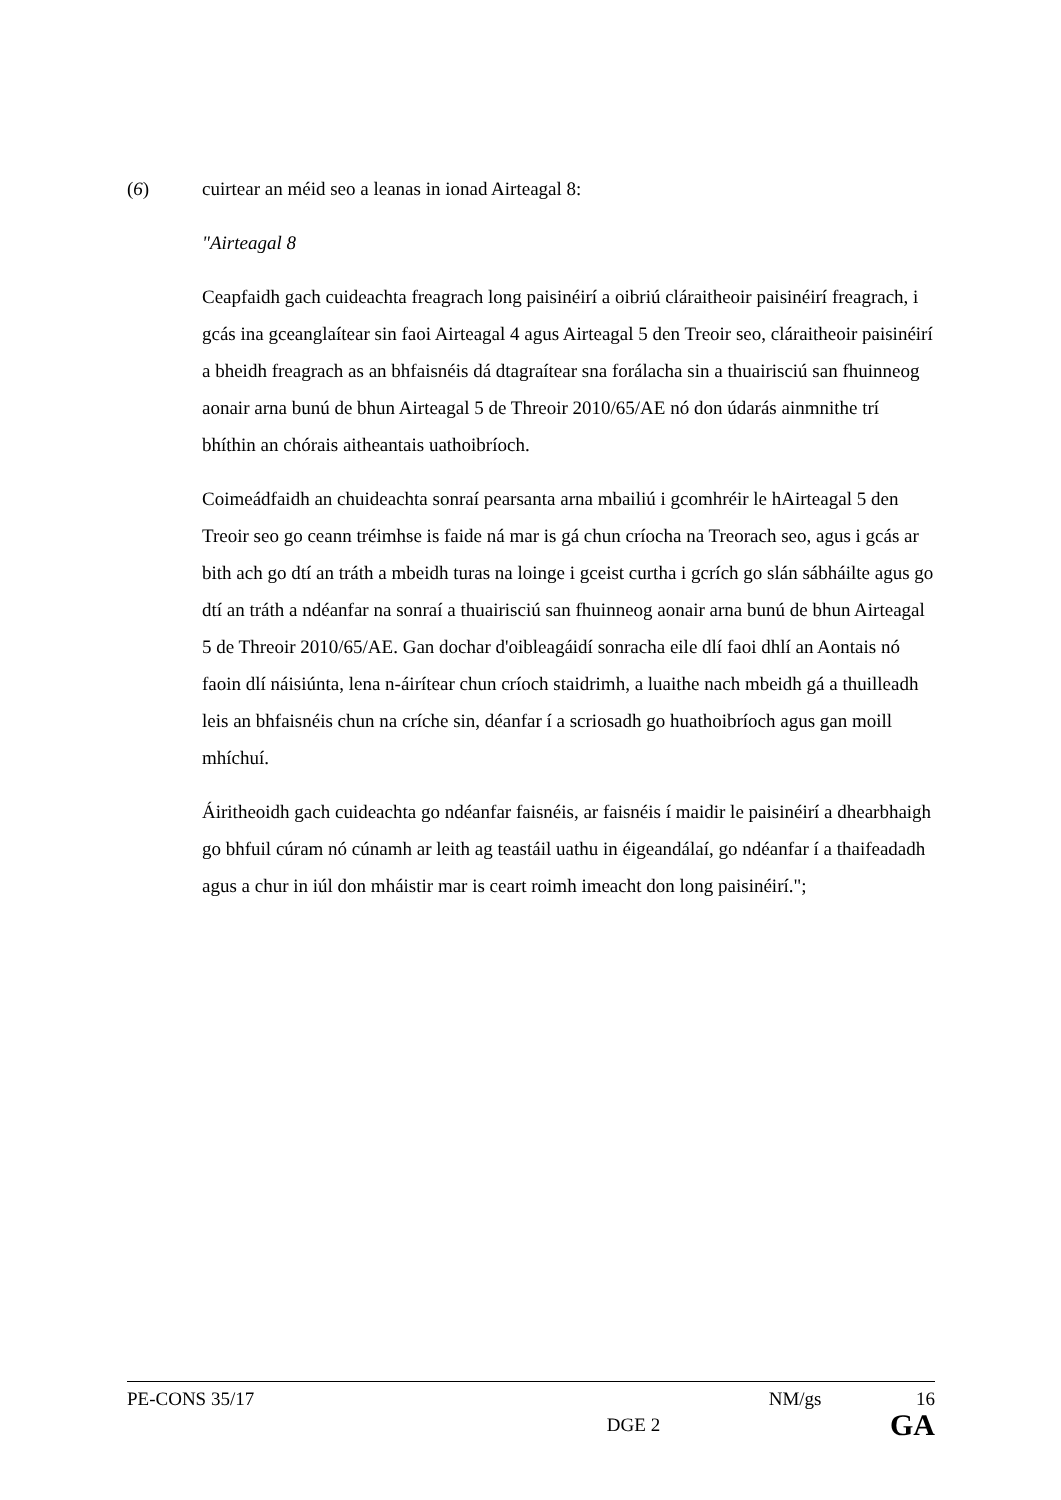(6) cuirtear an méid seo a leanas in ionad Airteagal 8:
"Airteagal 8
Ceapfaidh gach cuideachta freagrach long paisinéirí a oibriú cláraitheoir paisinéirí freagrach, i gcás ina gceanglaítear sin faoi Airteagal 4 agus Airteagal 5 den Treoir seo, cláraitheoir paisinéirí a bheidh freagrach as an bhfaisnéis dá dtagraítear sna forálacha sin a thuairisciú san fhuinneog aonair arna bunú de bhun Airteagal 5 de Threoir 2010/65/AE nó don údarás ainmnithe trí bhíthin an chórais aitheantais uathoibríoch.
Coimeádfaidh an chuideachta sonraí pearsanta arna mbailiú i gcomhréir le hAirteagal 5 den Treoir seo go ceann tréimhse is faide ná mar is gá chun críocha na Treorach seo, agus i gcás ar bith ach go dtí an tráth a mbeidh turas na loinge i gceist curtha i gcrích go slán sábháilte agus go dtí an tráth a ndéanfar na sonraí a thuairisciú san fhuinneog aonair arna bunú de bhun Airteagal 5 de Threoir 2010/65/AE. Gan dochar d'oibleagáidí sonracha eile dlí faoi dhlí an Aontais nó faoin dlí náisiúnta, lena n-áirítear chun críoch staidrimh, a luaithe nach mbeidh gá a thuilleadh leis an bhfaisnéis chun na críche sin, déanfar í a scriosadh go huathoibríoch agus gan moill mhíchuí.
Áiritheoidh gach cuideachta go ndéanfar faisnéis, ar faisnéis í maidir le paisinéirí a dhearbhaigh go bhfuil cúram nó cúnamh ar leith ag teastáil uathu in éigeandálaí, go ndéanfar í a thaifeadadh agus a chur in iúl don mháistir mar is ceart roimh imeacht don long paisinéirí.";
PE-CONS 35/17 NM/gs 16
DGE 2 GA